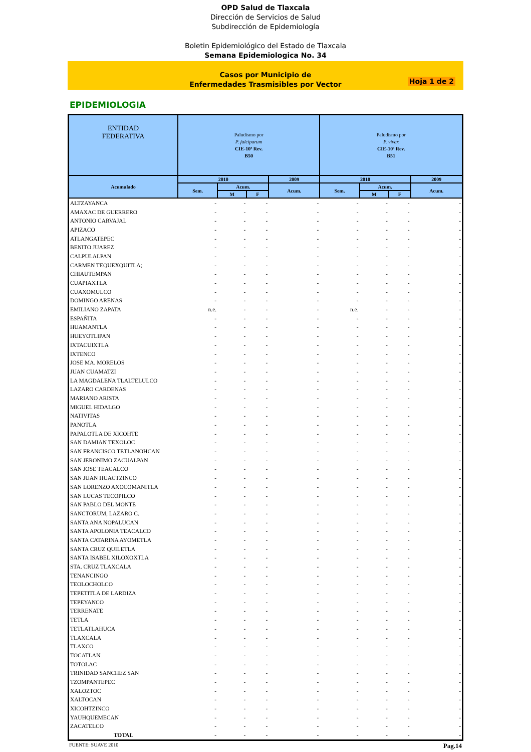OPD Salud de Tlaxcala
Dirección de Servicios de Salud
Subdirección de Epidemiología
Boletin Epidemiológico del Estado de Tlaxcala
Semana Epidemiologica No. 34
Casos por Municipio de
Enfermedades Trasmisibles por Vector
Hoja 1 de 2
EPIDEMIOLOGIA
| ENTIDAD FEDERATIVA | Paludismo por P. falciparum CIE-10ª Rev. B50 | | | | Paludismo por P. vivax CIE-10ª Rev. B51 | | | |
| --- | --- | --- | --- | --- | --- | --- | --- | --- |
| Acumulado | 2010 | | | 2009 | 2010 | | | 2009 |
| | Sem. | Acum. | | Acum. | Sem. | Acum. | | Acum. |
| | | M | F | | | M | F | |
| ALTZAYANCA | - | - | - | - | - | - | - | - |
| AMAXAC DE GUERRERO | - | - | - | - | - | - | - | - |
| ANTONIO CARVAJAL | - | - | - | - | - | - | - | - |
| APIZACO | - | - | - | - | - | - | - | - |
| ATLANGATEPEC | - | - | - | - | - | - | - | - |
| BENITO JUAREZ | - | - | - | - | - | - | - | - |
| CALPULALPAN | - | - | - | - | - | - | - | - |
| CARMEN TEQUEXQUITLA; | - | - | - | - | - | - | - | - |
| CHIAUTEMPAN | - | - | - | - | - | - | - | - |
| CUAPIAXTLA | - | - | - | - | - | - | - | - |
| CUAXOMULCO | - | - | - | - | - | - | - | - |
| DOMINGO ARENAS | - | - | - | - | - | - | - | - |
| EMILIANO ZAPATA | n.e. | - | - | - | n.e. | - | - | - |
| ESPAÑITA | - | - | - | - | - | - | - | - |
| HUAMANTLA | - | - | - | - | - | - | - | - |
| HUEYOTLIPAN | - | - | - | - | - | - | - | - |
| IXTACUIXTLA | - | - | - | - | - | - | - | - |
| IXTENCO | - | - | - | - | - | - | - | - |
| JOSE MA. MORELOS | - | - | - | - | - | - | - | - |
| JUAN CUAMATZI | - | - | - | - | - | - | - | - |
| LA MAGDALENA TLALTELULCO | - | - | - | - | - | - | - | - |
| LAZARO CARDENAS | - | - | - | - | - | - | - | - |
| MARIANO ARISTA | - | - | - | - | - | - | - | - |
| MIGUEL HIDALGO | - | - | - | - | - | - | - | - |
| NATIVITAS | - | - | - | - | - | - | - | - |
| PANOTLA | - | - | - | - | - | - | - | - |
| PAPALOTLA DE XICOHTE | - | - | - | - | - | - | - | - |
| SAN DAMIAN TEXOLOC | - | - | - | - | - | - | - | - |
| SAN FRANCISCO TETLANOHCAN | - | - | - | - | - | - | - | - |
| SAN JERONIMO ZACUALPAN | - | - | - | - | - | - | - | - |
| SAN JOSE TEACALCO | - | - | - | - | - | - | - | - |
| SAN JUAN HUACTZINCO | - | - | - | - | - | - | - | - |
| SAN LORENZO AXOCOMANITLA | - | - | - | - | - | - | - | - |
| SAN LUCAS TECOPILCO | - | - | - | - | - | - | - | - |
| SAN PABLO DEL MONTE | - | - | - | - | - | - | - | - |
| SANCTORUM, LAZARO C. | - | - | - | - | - | - | - | - |
| SANTA ANA NOPALUCAN | - | - | - | - | - | - | - | - |
| SANTA APOLONIA TEACALCO | - | - | - | - | - | - | - | - |
| SANTA CATARINA AYOMETLA | - | - | - | - | - | - | - | - |
| SANTA CRUZ QUILETLA | - | - | - | - | - | - | - | - |
| SANTA ISABEL XILOXOXTLA | - | - | - | - | - | - | - | - |
| STA. CRUZ TLAXCALA | - | - | - | - | - | - | - | - |
| TENANCINGO | - | - | - | - | - | - | - | - |
| TEOLOCHOLCO | - | - | - | - | - | - | - | - |
| TEPETITLA DE LARDIZA | - | - | - | - | - | - | - | - |
| TEPEYANCO | - | - | - | - | - | - | - | - |
| TERRENATE | - | - | - | - | - | - | - | - |
| TETLA | - | - | - | - | - | - | - | - |
| TETLATLAHUCA | - | - | - | - | - | - | - | - |
| TLAXCALA | - | - | - | - | - | - | - | - |
| TLAXCO | - | - | - | - | - | - | - | - |
| TOCATLAN | - | - | - | - | - | - | - | - |
| TOTOLAC | - | - | - | - | - | - | - | - |
| TRINIDAD SANCHEZ SAN | - | - | - | - | - | - | - | - |
| TZOMPANTEPEC | - | - | - | - | - | - | - | - |
| XALOZTOC | - | - | - | - | - | - | - | - |
| XALTOCAN | - | - | - | - | - | - | - | - |
| XICOHTZINCO | - | - | - | - | - | - | - | - |
| YAUHQUEMECAN | - | - | - | - | - | - | - | - |
| ZACATELCO | - | - | - | - | - | - | - | - |
| TOTAL | - | - | - | - | - | - | - | - |
FUENTE: SUAVE 2010 Pag.14